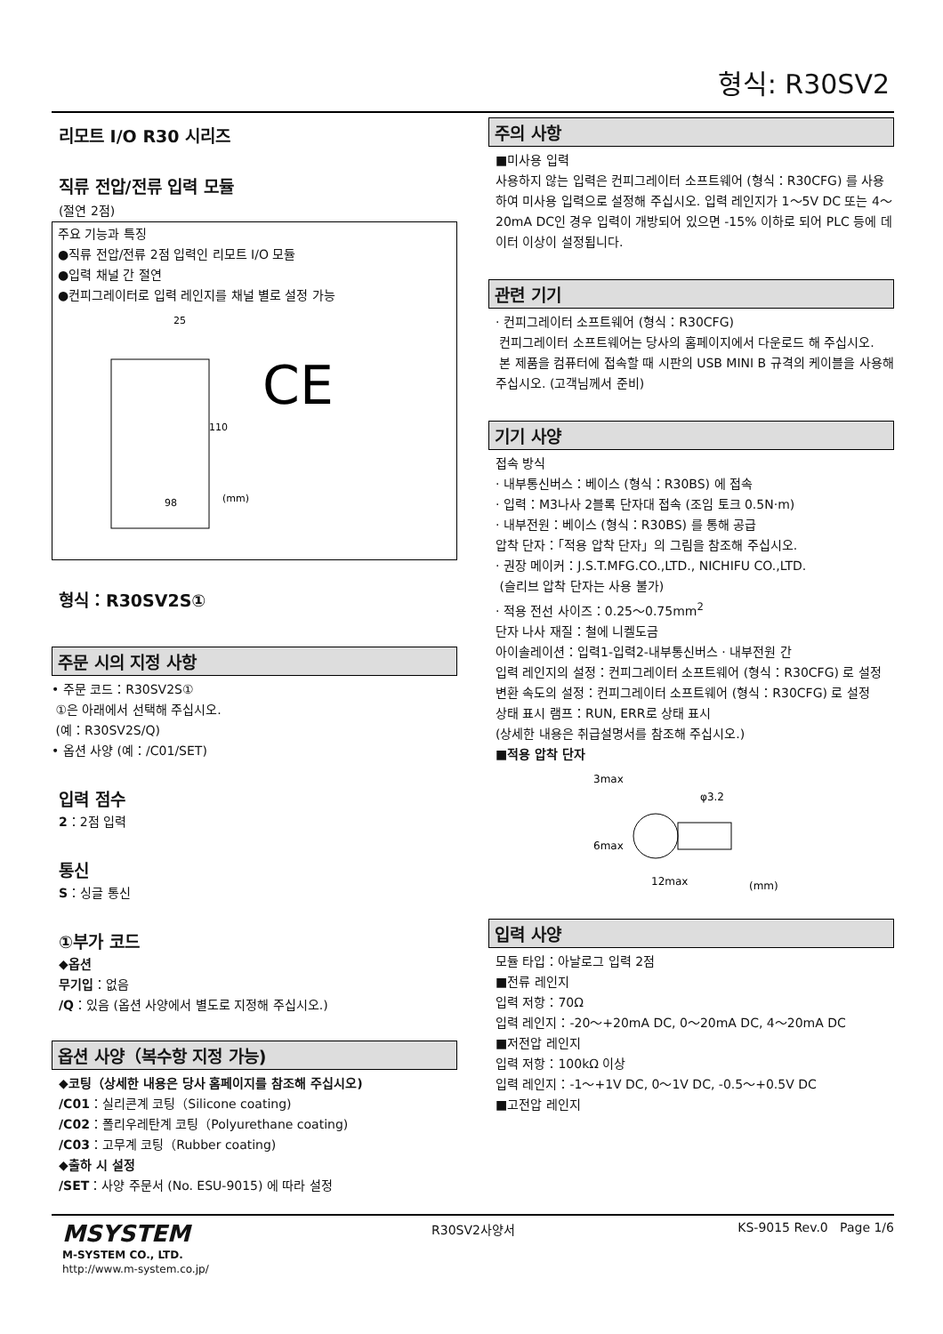형식: R30SV2
리모트 I/O R30 시리즈
직류 전압/전류 입력 모듈
(절연 2점)
주요 기능과 특징
●직류 전압/전류 2점 입력인 리모트 I/O 모듈
●입력 채널 간 절연
●컨피그레이터로 입력 레인지를 채널 별로 설정 가능
25
110
98
(mm)
CE
형식：R30SV2S①
주문 시의 지정 사항
• 주문 코드：R30SV2S①
①은 아래에서 선택해 주십시오.
(예：R30SV2S/Q)
• 옵션 사양 (예：/C01/SET)
입력 점수
2：2점 입력
통신
S：싱글 통신
①부가 코드
◆옵션
무기입：없음
/Q：있음 (옵션 사양에서 별도로 지정해 주십시오.)
옵션 사양（복수항 지정 가능)
◆코팅（상세한 내용은 당사 홈페이지를 참조해 주십시오)
/C01：실리콘계 코팅（Silicone coating)
/C02：폴리우레탄계 코팅（Polyurethane coating)
/C03：고무계 코팅（Rubber coating)
◆출하 시 설정
/SET：사양 주문서 (No. ESU-9015) 에 따라 설정
주의 사항
■미사용 입력
사용하지 않는 입력은 컨피그레이터 소프트웨어 (형식：R30CFG) 를 사용하여 미사용 입력으로 설정해 주십시오. 입력 레인지가 1～5V DC 또는 4～20mA DC인 경우 입력이 개방되어 있으면 -15% 이하로 되어 PLC 등에 데이터 이상이 설정됩니다.
관련 기기
· 컨피그레이터 소프트웨어 (형식：R30CFG)
컨피그레이터 소프트웨어는 당사의 홈페이지에서 다운로드 해 주십시오.
본 제품을 컴퓨터에 접속할 때 시판의 USB MINI B 규격의 케이블을 사용해 주십시오. (고객님께서 준비)
기기 사양
접속 방식
· 내부통신버스：베이스 (형식：R30BS) 에 접속
· 입력：M3나사 2블록 단자대 접속 (조임 토크 0.5N·m)
· 내부전원：베이스 (형식：R30BS) 를 통해 공급
압착 단자：「적용 압착 단자」의 그림을 참조해 주십시오.
· 권장 메이커：J.S.T.MFG.CO.,LTD., NICHIFU CO.,LTD.
(슬리브 압착 단자는 사용 불가)
· 적용 전선 사이즈：0.25～0.75mm<sup>2</sup>
단자 나사 재질：철에 니켈도금
아이솔레이션：입력1-입력2-내부통신버스 · 내부전원 간
입력 레인지의 설정：컨피그레이터 소프트웨어 (형식：R30CFG) 로 설정
변환 속도의 설정：컨피그레이터 소프트웨어 (형식：R30CFG) 로 설정
상태 표시 램프：RUN, ERR로 상태 표시
(상세한 내용은 취급설명서를 참조해 주십시오.)
■적용 압착 단자
3max
φ3.2
6max
12max
(mm)
입력 사양
모듈 타입：아날로그 입력 2점
■전류 레인지
입력 저항：70Ω
입력 레인지：-20～+20mA DC, 0～20mA DC, 4～20mA DC
■저전압 레인지
입력 저항：100kΩ 이상
입력 레인지：-1～+1V DC, 0～1V DC, -0.5～+0.5V DC
■고전압 레인지
MSYSTEM
M-SYSTEM CO., LTD.
http://www.m-system.co.jp/
R30SV2사양서 KS-9015 Rev.0 Page 1/6